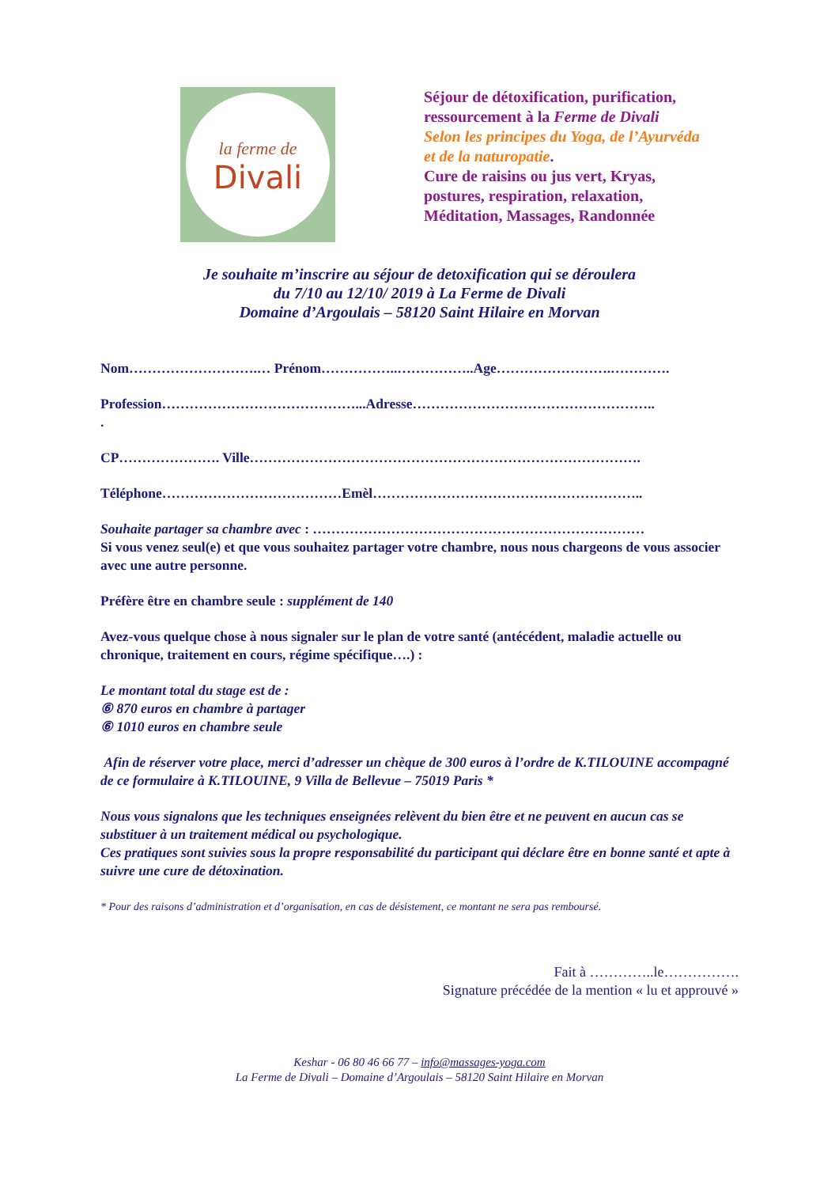la ferme de
Divali
Séjour de détoxification, purification,
ressourcement à la Ferme de Divali
Selon les principes du Yoga, de l’Ayurvéda
et de la naturopatie.
Cure de raisins ou jus vert, Kryas,
postures, respiration, relaxation,
Méditation, Massages, Randonnée
Je souhaite m’inscrire au séjour de detoxification qui se déroulera
du 7/10 au 12/10/ 2019 à La Ferme de Divali
Domaine d’Argoulais – 58120 Saint Hilaire en Morvan
Nom……………………….… Prénom……………..……………..Age…………………….………….
Profession……………………………………...Adresse……………………………………………..
.
CP…………………. Ville………………………………………………………………………….
Téléphone…………………………………Emèl…………………………………………………..
Souhaite partager sa chambre avec : ………………………………………………………………
Si vous venez seul(e) et que vous souhaitez partager votre chambre, nous nous chargeons de vous associer avec une autre personne.
Préfère être en chambre seule : supplément de 140
Avez-vous quelque chose à nous signaler sur le plan de votre santé (antécédent, maladie actuelle ou chronique, traitement en cours, régime spécifique….) :
Le montant total du stage est de :
⑥ 870 euros en chambre à partager
⑥ 1010 euros en chambre seule
Afin de réserver votre place, merci d’adresser un chèque de 300 euros à l’ordre de K.TILOUINE accompagné de ce formulaire à K.TILOUINE, 9 Villa de Bellevue – 75019 Paris *
Nous vous signalons que les techniques enseignées relèvent du bien être et ne peuvent en aucun cas se substituer à un traitement médical ou psychologique.
Ces pratiques sont suivies sous la propre responsabilité du participant qui déclare être en bonne santé et apte à suivre une cure de détoxination.
* Pour des raisons d’administration et d’organisation, en cas de désistement, ce montant ne sera pas remboursé.
Fait à …………..le…………….
Signature précédée de la mention « lu et approuvé »
Keshar - 06 80 46 66 77 – info@massages-yoga.com
La Ferme de Divali – Domaine d’Argoulais – 58120 Saint Hilaire en Morvan